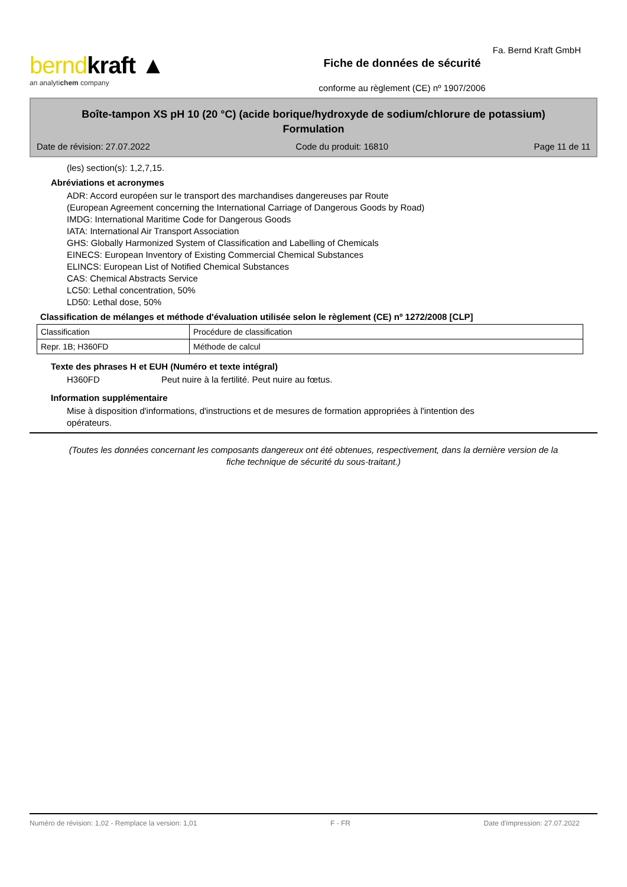berndkraft ▲
an analytichem company
Fiche de données de sécurité
conforme au règlement (CE) nº 1907/2006
Fa. Bernd Kraft GmbH
Boîte-tampon XS pH 10 (20 °C) (acide borique/hydroxyde de sodium/chlorure de potassium)
Formulation
Date de révision: 27.07.2022 Code du produit: 16810 Page 11 de 11
(les) section(s): 1,2,7,15.
Abréviations et acronymes
ADR: Accord européen sur le transport des marchandises dangereuses par Route
(European Agreement concerning the International Carriage of Dangerous Goods by Road)
IMDG: International Maritime Code for Dangerous Goods
IATA: International Air Transport Association
GHS: Globally Harmonized System of Classification and Labelling of Chemicals
EINECS: European Inventory of Existing Commercial Chemical Substances
ELINCS: European List of Notified Chemical Substances
CAS: Chemical Abstracts Service
LC50: Lethal concentration, 50%
LD50: Lethal dose, 50%
Classification de mélanges et méthode d'évaluation utilisée selon le règlement (CE) nº 1272/2008 [CLP]
| Classification | Procédure de classification |
| Repr. 1B; H360FD | Méthode de calcul |
Texte des phrases H et EUH (Numéro et texte intégral)
H360FD Peut nuire à la fertilité. Peut nuire au fœtus.
Information supplémentaire
Mise à disposition d'informations, d'instructions et de mesures de formation appropriées à l'intention des opérateurs.
(Toutes les données concernant les composants dangereux ont été obtenues, respectivement, dans la dernière version de la fiche technique de sécurité du sous-traitant.)
Numéro de révision: 1,02 - Remplace la version: 1,01 F - FR Date d'impression: 27.07.2022